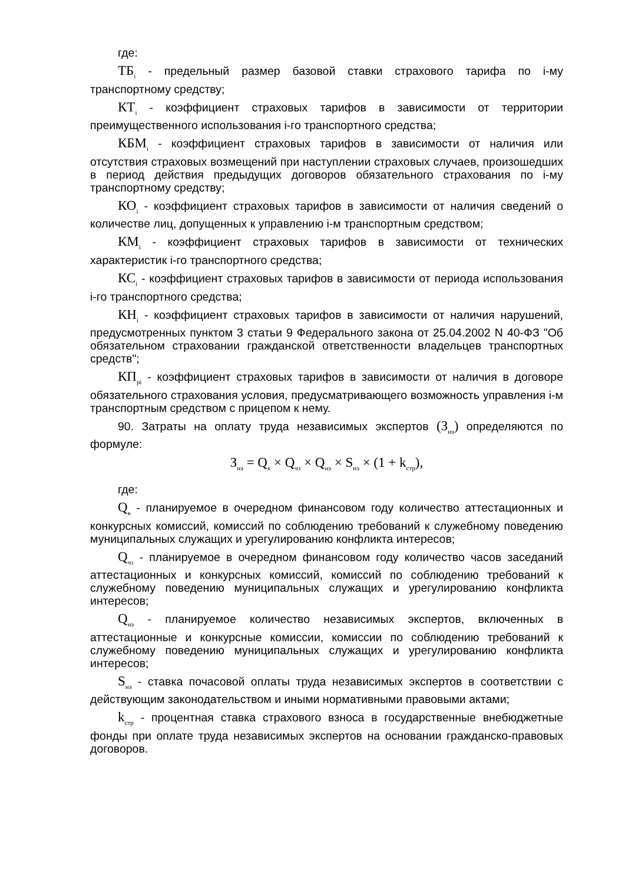где:
ТБ<sub>i</sub> - предельный размер базовой ставки страхового тарифа по i-му транспортному средству;
КТ<sub>i</sub> - коэффициент страховых тарифов в зависимости от территории преимущественного использования i-го транспортного средства;
КБМ<sub>i</sub> - коэффициент страховых тарифов в зависимости от наличия или отсутствия страховых возмещений при наступлении страховых случаев, произошедших в период действия предыдущих договоров обязательного страхования по i-му транспортному средству;
КО<sub>i</sub> - коэффициент страховых тарифов в зависимости от наличия сведений о количестве лиц, допущенных к управлению i-м транспортным средством;
КМ<sub>i</sub> - коэффициент страховых тарифов в зависимости от технических характеристик i-го транспортного средства;
КС<sub>i</sub> - коэффициент страховых тарифов в зависимости от периода использования i-го транспортного средства;
КН<sub>i</sub> - коэффициент страховых тарифов в зависимости от наличия нарушений, предусмотренных пунктом 3 статьи 9 Федерального закона от 25.04.2002 N 40-ФЗ "Об обязательном страховании гражданской ответственности владельцев транспортных средств";
КП<sub>pi</sub> - коэффициент страховых тарифов в зависимости от наличия в договоре обязательного страхования условия, предусматривающего возможность управления i-м транспортным средством с прицепом к нему.
90. Затраты на оплату труда независимых экспертов (З<sub>нэ</sub>) определяются по формуле:
З<sub>нэ</sub> = Q<sub>к</sub> × Q<sub>чз</sub> × Q<sub>нэ</sub> × S<sub>нэ</sub> × (1 + k<sub>стр</sub>),
где:
Q<sub>к</sub> - планируемое в очередном финансовом году количество аттестационных и конкурсных комиссий, комиссий по соблюдению требований к служебному поведению муниципальных служащих и урегулированию конфликта интересов;
Q<sub>чз</sub> - планируемое в очередном финансовом году количество часов заседаний аттестационных и конкурсных комиссий, комиссий по соблюдению требований к служебному поведению муниципальных служащих и урегулированию конфликта интересов;
Q<sub>нэ</sub> - планируемое количество независимых экспертов, включенных в аттестационные и конкурсные комиссии, комиссии по соблюдению требований к служебному поведению муниципальных служащих и урегулированию конфликта интересов;
S<sub>нэ</sub> - ставка почасовой оплаты труда независимых экспертов в соответствии с действующим законодательством и иными нормативными правовыми актами;
k<sub>стр</sub> - процентная ставка страхового взноса в государственные внебюджетные фонды при оплате труда независимых экспертов на основании гражданско-правовых договоров.